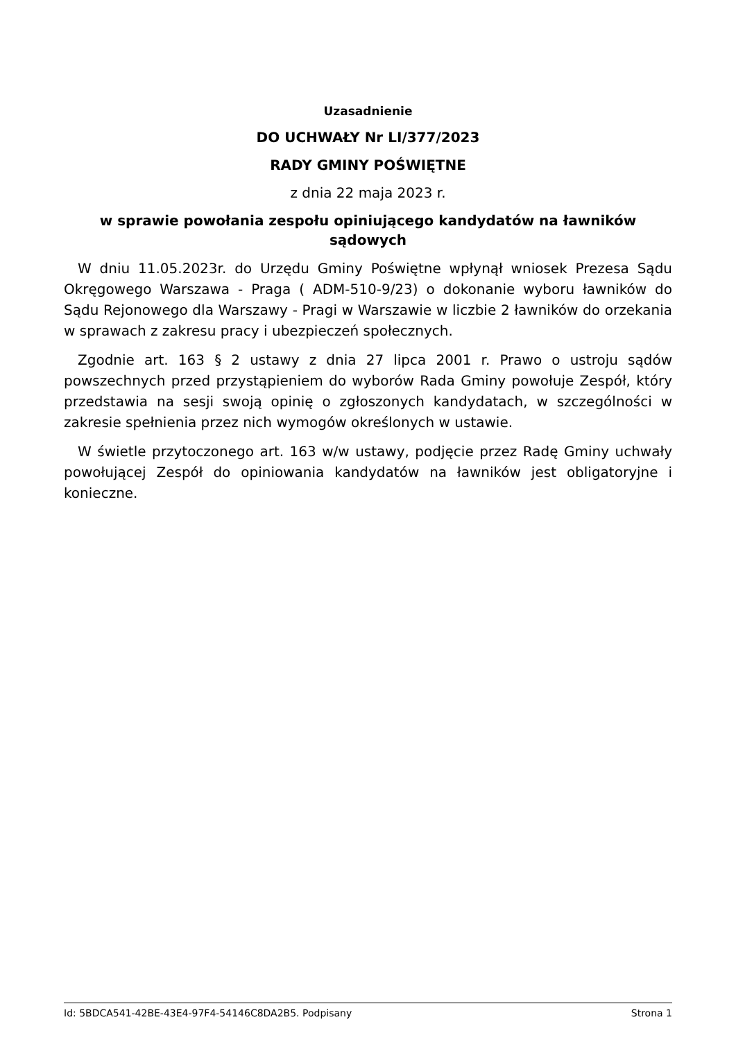Uzasadnienie
DO UCHWAŁY Nr LI/377/2023
RADY GMINY POŚWIĘTNE
z dnia 22 maja 2023 r.
w sprawie powołania zespołu opiniującego kandydatów na ławników sądowych
W dniu 11.05.2023r. do Urzędu Gminy Poświętne wpłynął wniosek Prezesa Sądu Okręgowego Warszawa - Praga ( ADM-510-9/23) o dokonanie wyboru ławników do Sądu Rejonowego dla Warszawy - Pragi w Warszawie w liczbie 2 ławników do orzekania w sprawach z zakresu pracy i ubezpieczeń społecznych.
Zgodnie art. 163 § 2 ustawy z dnia 27 lipca 2001 r. Prawo o ustroju sądów powszechnych przed przystąpieniem do wyborów Rada Gminy powołuje Zespół, który przedstawia na sesji swoją opinię o zgłoszonych kandydatach, w szczególności w zakresie spełnienia przez nich wymogów określonych w ustawie.
W świetle przytoczonego art. 163 w/w ustawy, podjęcie przez Radę Gminy uchwały powołującej Zespół do opiniowania kandydatów na ławników jest obligatoryjne i konieczne.
Id: 5BDCA541-42BE-43E4-97F4-54146C8DA2B5. Podpisany Strona 1